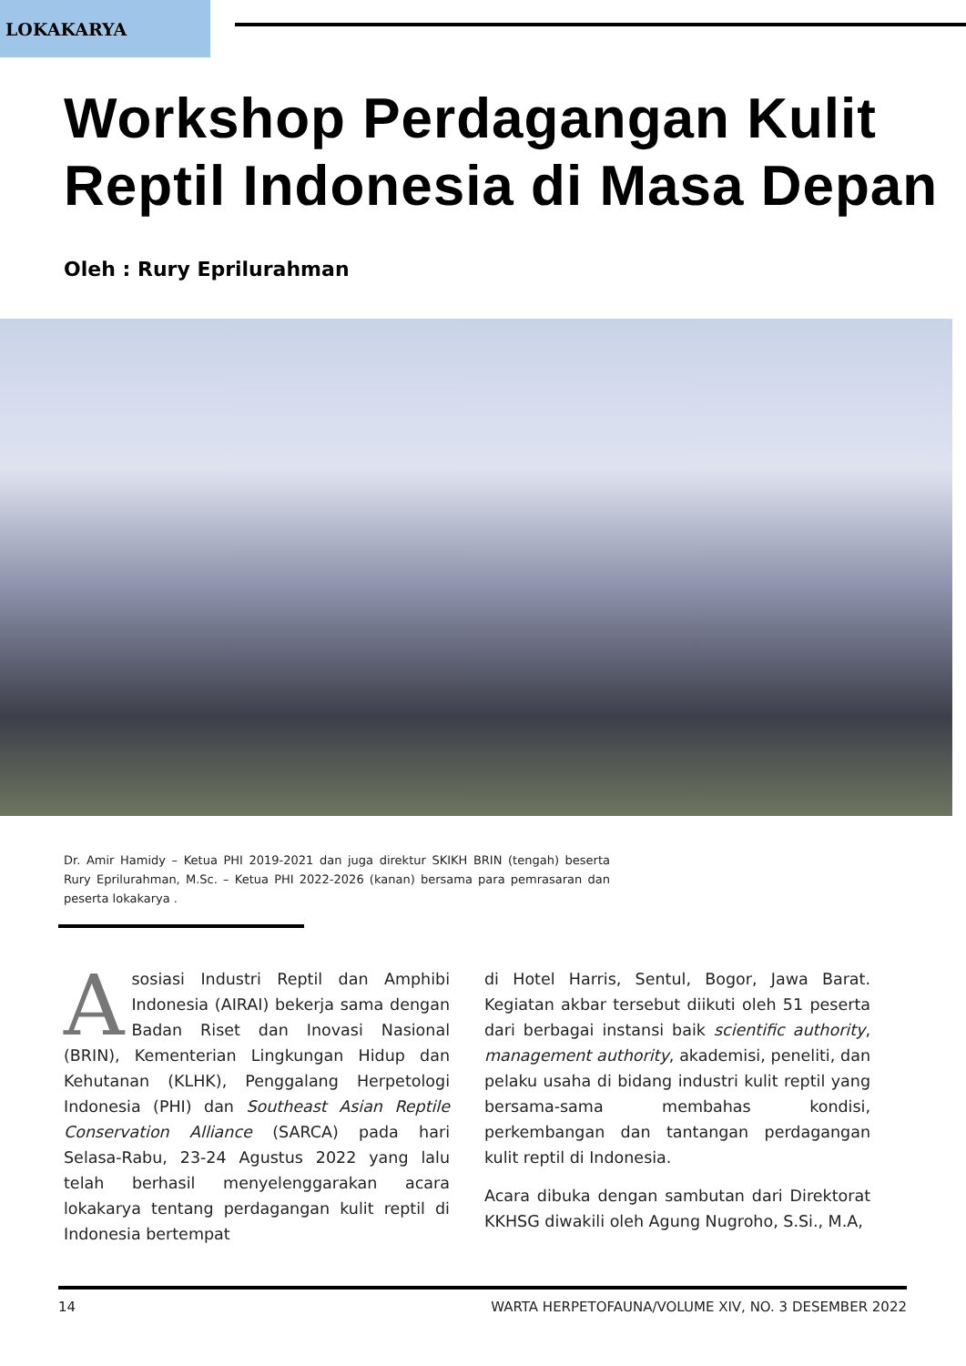LOKAKARYA
Workshop Perdagangan Kulit Reptil Indonesia di Masa Depan
Oleh : Rury Eprilurahman
Dr. Amir Hamidy – Ketua PHI 2019-2021 dan juga direktur SKIKH BRIN (tengah) beserta Rury Eprilurahman, M.Sc. – Ketua PHI 2022-2026 (kanan) bersama para pemrasaran dan peserta lokakarya .
Asosiasi Industri Reptil dan Amphibi Indonesia (AIRAI) bekerja sama dengan Badan Riset dan Inovasi Nasional (BRIN), Kementerian Lingkungan Hidup dan Kehutanan (KLHK), Penggalang Herpetologi Indonesia (PHI) dan Southeast Asian Reptile Conservation Alliance (SARCA) pada hari Selasa-Rabu, 23-24 Agustus 2022 yang lalu telah berhasil menyelenggarakan acara lokakarya tentang perdagangan kulit reptil di Indonesia bertempat
di Hotel Harris, Sentul, Bogor, Jawa Barat. Kegiatan akbar tersebut diikuti oleh 51 peserta dari berbagai instansi baik scientific authority, management authority, akademisi, peneliti, dan pelaku usaha di bidang industri kulit reptil yang bersama-sama membahas kondisi, perkembangan dan tantangan perdagangan kulit reptil di Indonesia.
Acara dibuka dengan sambutan dari Direktorat KKHSG diwakili oleh Agung Nugroho, S.Si., M.A,
14 WARTA HERPETOFAUNA/VOLUME XIV, NO. 3 DESEMBER 2022